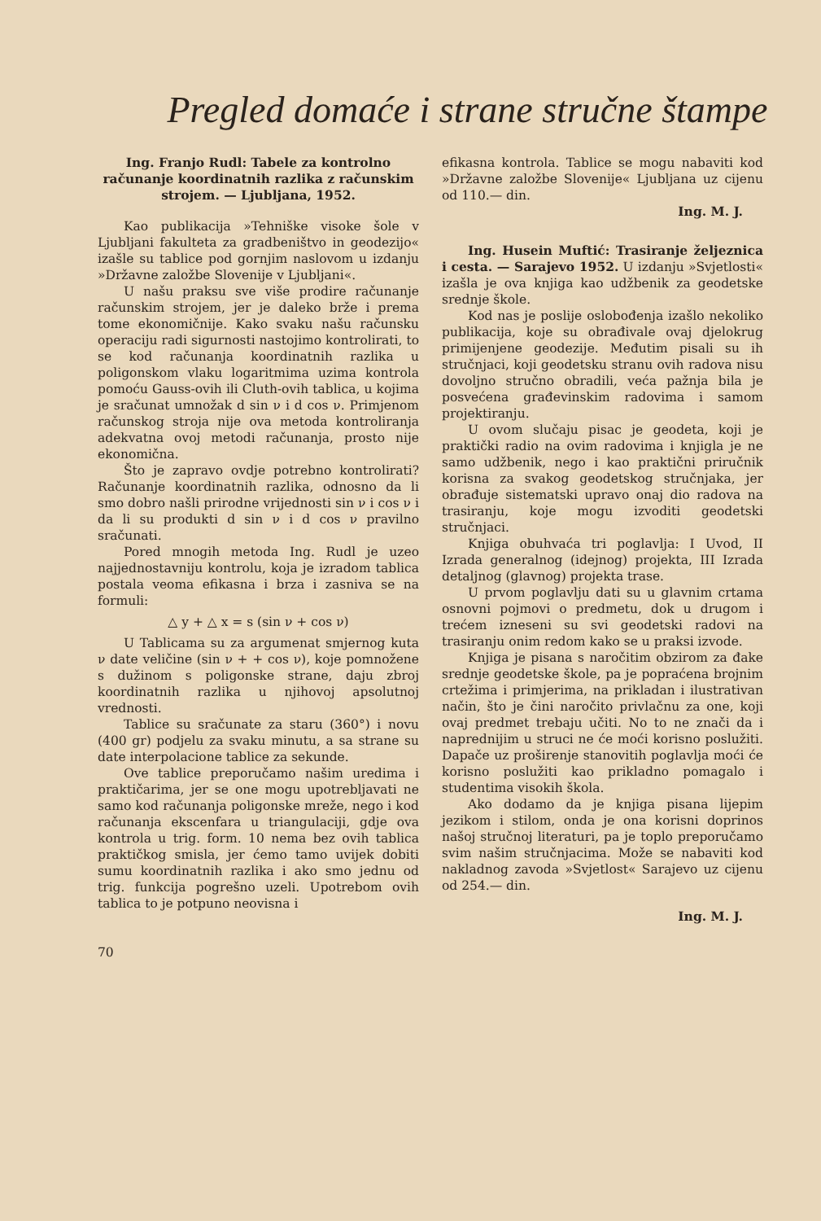Pregled domaće i strane stručne štampe
Ing. Franjo Rudl: Tabele za kontrolno računanje koordinatnih razlika z računskim strojem. — Ljubljana, 1952.
Kao publikacija »Tehniške visoke šole v Ljubljani fakulteta za gradbeništvo in geodezijo« izašle su tablice pod gornjim naslovom u izdanju »Državne založbe Slovenije v Ljubljani«.
U našu praksu sve više prodire računanje računskim strojem, jer je daleko brže i prema tome ekonomičnije. Kako svaku našu računsku operaciju radi sigurnosti nastojimo kontrolirati, to se kod računanja koordinatnih razlika u poligonskom vlaku logaritmima uzima kontrola pomoću Gauss-ovih ili Cluth-ovih tablica, u kojima je sračunat umnožak d sin ν i d cos ν. Primjenom računskog stroja nije ova metoda kontroliranja adekvatna ovoj metodi računanja, prosto nije ekonomična.
Što je zapravo ovdje potrebno kontrolirati? Računanje koordinatnih razlika, odnosno da li smo dobro našli prirodne vrijednosti sin ν i cos ν i da li su produkti d sin ν i d cos ν pravilno sračunati.
Pored mnogih metoda Ing. Rudl je uzeo najjednostavniju kontrolu, koja je izradom tablica postala veoma efikasna i brza i zasniva se na formuli:
△ y + △ x = s (sin ν + cos ν)
U Tablicama su za argumenat smjernog kuta ν date veličine (sin ν + + cos ν), koje pomnožene s dužinom s poligonske strane, daju zbroj koordinatnih razlika u njihovoj apsolutnoj vrednosti.
Tablice su sračunate za staru (360°) i novu (400 gr) podjelu za svaku minutu, a sa strane su date interpolacione tablice za sekunde.
Ove tablice preporučamo našim uredima i praktičarima, jer se one mogu upotrebljavati ne samo kod računanja poligonske mreže, nego i kod računanja ekscenfara u triangulaciji, gdje ova kontrola u trig. form. 10 nema bez ovih tablica praktičkog smisla, jer ćemo tamo uvijek dobiti sumu koordinatnih razlika i ako smo jednu od trig. funkcija pogrešno uzeli. Upotrebom ovih tablica to je potpuno neovisna i
70
efikasna kontrola. Tablice se mogu nabaviti kod »Državne založbe Slovenije« Ljubljana uz cijenu od 110.— din.
Ing. M. J.
Ing. Husein Muftić: Trasiranje željeznica i cesta. — Sarajevo 1952. U izdanju »Svjetlosti« izašla je ova knjiga kao udžbenik za geodetske srednje škole.
Kod nas je poslije oslobođenja izašlo nekoliko publikacija, koje su obrađivale ovaj djelokrug primijenjene geodezije. Međutim pisali su ih stručnjaci, koji geodetsku stranu ovih radova nisu dovoljno stručno obradili, veća pažnja bila je posvećena građevinskim radovima i samom projektiranju.
U ovom slučaju pisac je geodeta, koji je praktički radio na ovim radovima i knjigla je ne samo udžbenik, nego i kao praktični priručnik korisna za svakog geodetskog stručnjaka, jer obrađuje sistematski upravo onaj dio radova na trasiranju, koje mogu izvoditi geodetski stručnjaci.
Knjiga obuhvaća tri poglavlja: I Uvod, II Izrada generalnog (idejnog) projekta, III Izrada detaljnog (glavnog) projekta trase.
U prvom poglavlju dati su u glavnim crtama osnovni pojmovi o predmetu, dok u drugom i trećem izneseni su svi geodetski radovi na trasiranju onim redom kako se u praksi izvode.
Knjiga je pisana s naročitim obzirom za đake srednje geodetske škole, pa je popraćena brojnim crtežima i primjerima, na prikladan i ilustrativan način, što je čini naročito privlačnu za one, koji ovaj predmet trebaju učiti. No to ne znači da i naprednijim u struci ne će moći korisno poslužiti. Dapače uz proširenje stanovitih poglavlja moći će korisno poslužiti kao prikladno pomagalo i studentima visokih škola.
Ako dodamo da je knjiga pisana lijepim jezikom i stilom, onda je ona korisni doprinos našoj stručnoj literaturi, pa je toplo preporučamo svim našim stručnjacima. Može se nabaviti kod nakladnog zavoda »Svjetlost« Sarajevo uz cijenu od 254.— din.
Ing. M. J.